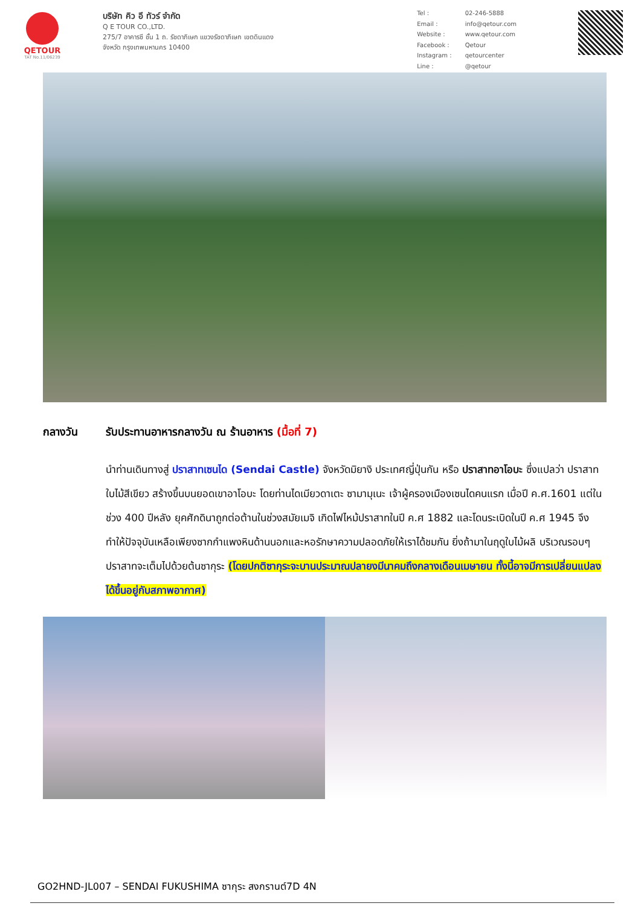QETOUR
TAT No.11/06239
บริษัท คิว อี ทัวร์ จำกัด
Q E TOUR CO.,LTD.
275/7 อาคารซี ชั้น 1 ถ. รัชดาภิเษก แขวงรัชดาภิเษก เขตดินแดง
จังหวัด กรุงเทพมหานคร 10400
| Tel : | 02-246-5888 |
| Email : | info@qetour.com |
| Website : | www.qetour.com |
| Facebook : | Qetour |
| Instagram : | qetourcenter |
| Line : | @qetour |
กลางวัน รับประทานอาหารกลางวัน ณ ร้านอาหาร (มื้อที่ 7)
นำท่านเดินทางสู่ ปราสาทเซนได (Sendai Castle) จังหวัดมิยางิ ประเทศญี่ปุ่นกัน หรือ ปราสาทอาโอบะ ซึ่งแปลว่า ปราสาทใบไม้สีเขียว สร้างขึ้นบนยอดเขาอาโอบะ โดยท่านไดเมียวดาเตะ ซามามุเนะ เจ้าผู้ครองเมืองเซนไดคนแรก เมื่อปี ค.ศ.1601 แต่ในช่วง 400 ปีหลัง ยุคศักดินาถูกต่อต้านในช่วงสมัยเมจิ เกิดไฟไหม้ปราสาทในปี ค.ศ 1882 และโดนระเบิดในปี ค.ศ 1945 จึงทำให้ปัจจุบันเหลือเพียงซากกำแพงหินด้านนอกและหอรักษาความปลอดภัยให้เราได้ชมกัน ยิ่งถ้ามาในฤดูใบไม้ผลิ บริเวณรอบๆ ปราสาทจะเต็มไปด้วยต้นซากุระ (โดยปกติซากุระจะบานประมาณปลายงมีนาคมถึงกลางเดือนเมษายน ทั้งนี้อาจมีการเปลี่ยนแปลงได้ขึ้นอยู่กับสภาพอากาศ)
GO2HND-JL007 – SENDAI FUKUSHIMA ซากุระ สงกรานต์7D 4N